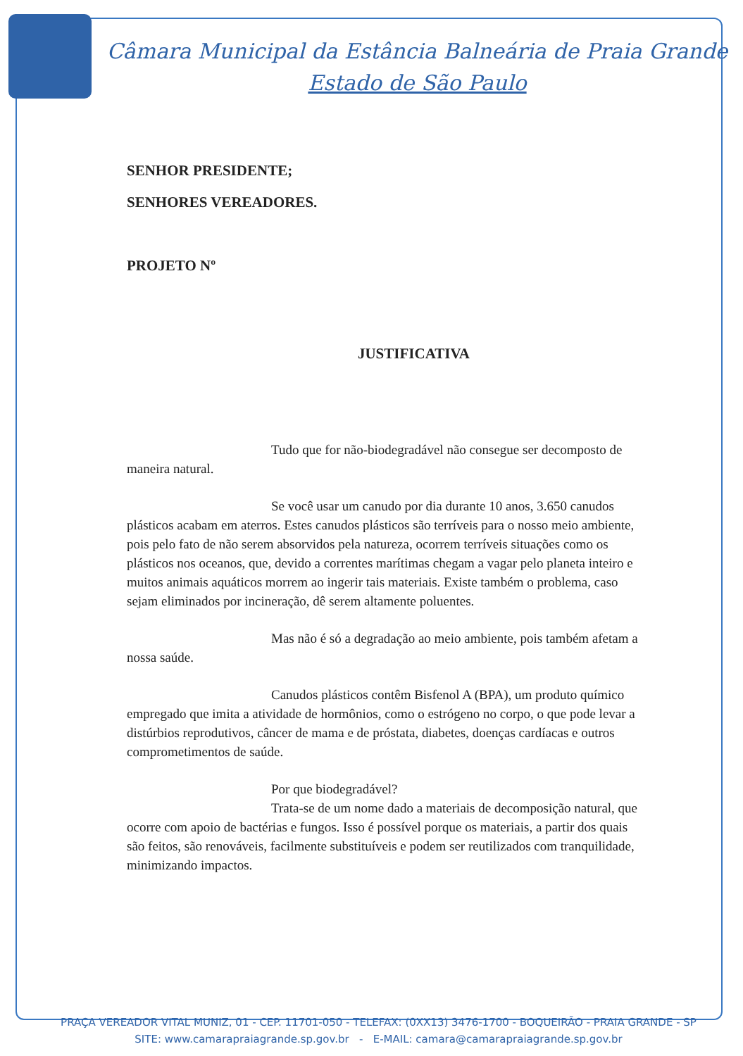Câmara Municipal da Estância Balneária de Praia Grande
Estado de São Paulo
SENHOR PRESIDENTE;
SENHORES VEREADORES.
PROJETO Nº
JUSTIFICATIVA
Tudo que for não-biodegradável não consegue ser decomposto de maneira natural.
Se você usar um canudo por dia durante 10 anos, 3.650 canudos plásticos acabam em aterros. Estes canudos plásticos são terríveis para o nosso meio ambiente, pois pelo fato de não serem absorvidos pela natureza, ocorrem terríveis situações como os plásticos nos oceanos, que, devido a correntes marítimas chegam a vagar pelo planeta inteiro e muitos animais aquáticos morrem ao ingerir tais materiais. Existe também o problema, caso sejam eliminados por incineração, dê serem altamente poluentes.
Mas não é só a degradação ao meio ambiente, pois também afetam a nossa saúde.
Canudos plásticos contêm Bisfenol A (BPA), um produto químico empregado que imita a atividade de hormônios, como o estrógeno no corpo, o que pode levar a distúrbios reprodutivos, câncer de mama e de próstata, diabetes, doenças cardíacas e outros comprometimentos de saúde.
Por que biodegradável?
Trata-se de um nome dado a materiais de decomposição natural, que ocorre com apoio de bactérias e fungos. Isso é possível porque os materiais, a partir dos quais são feitos, são renováveis, facilmente substituíveis e podem ser reutilizados com tranquilidade, minimizando impactos.
PRAÇA VEREADOR VITAL MUNIZ, 01 - CEP. 11701-050 - TELEFAX: (0XX13) 3476-1700 - BOQUEIRÃO - PRAIA GRANDE - SP
SITE: www.camarapraiagrande.sp.gov.br - E-MAIL: camara@camarapraiagrande.sp.gov.br